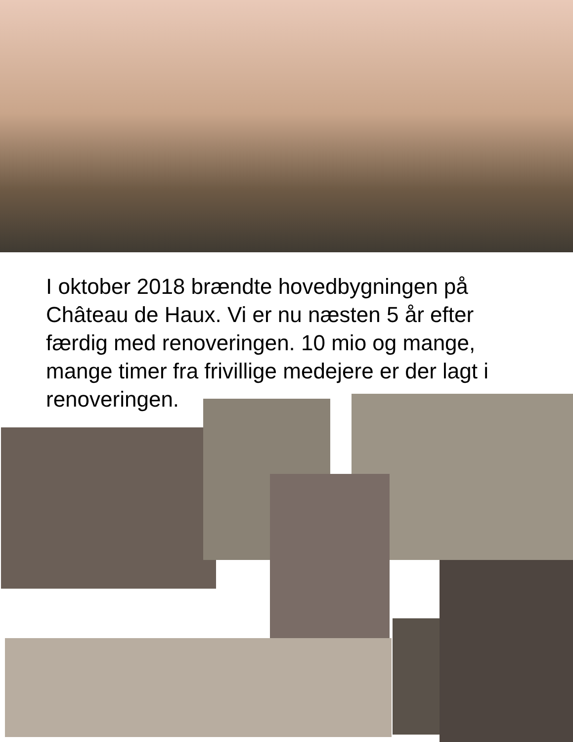I oktober 2018 brændte hovedbygningen på Château de Haux. Vi er nu næsten 5 år efter færdig med renoveringen. 10 mio og mange, mange timer fra frivillige medejere er der lagt i renoveringen.